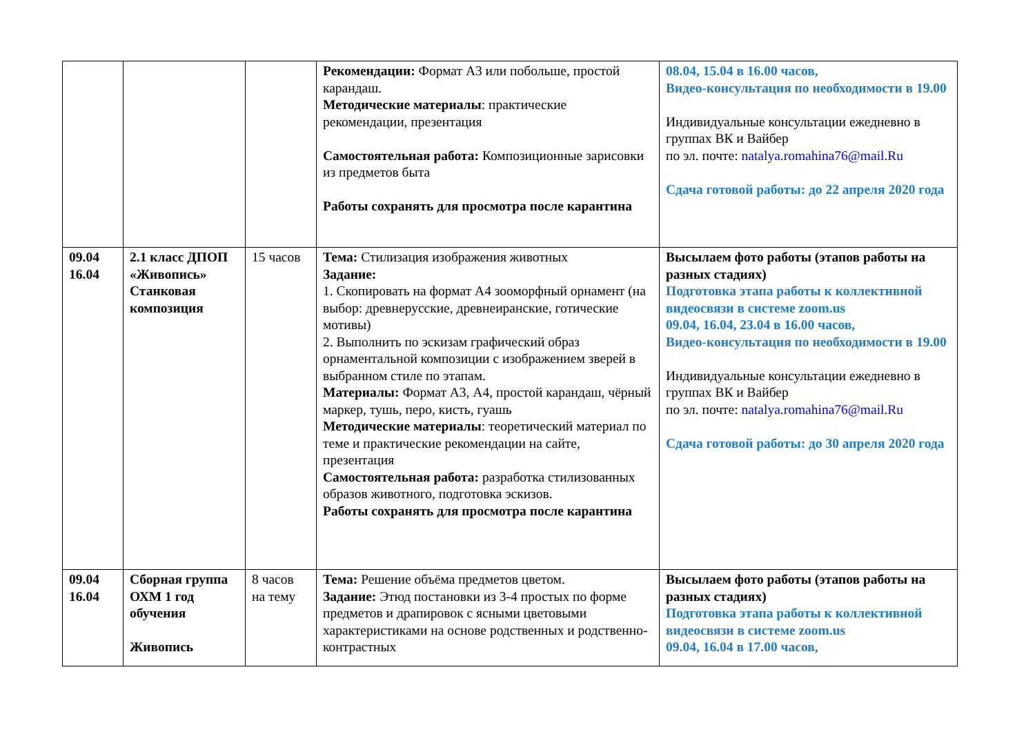| | | | Рекомендации: Формат А3 или побольше, простой карандаш. Методические материалы : практические рекомендации, презентация Самостоятельная работа: Композиционные зарисовки из предметов быта Работы сохранять для просмотра после карантина | 08.04, 15.04 в 16.00 часов, Видео-консультация по необходимости в 19.00 Индивидуальные консультации ежедневно в группах ВК и Вайбер по эл. почте: natalya.romahina76@mail.Ru Сдача готовой работы: до 22 апреля 2020 года |
| 09.04 16.04 | 2.1 класс ДПОП «Живопись» Станковая композиция | 15 часов | Тема: Стилизация изображения животных Задание: 1. Скопировать на формат А4 зооморфный орнамент (на выбор: древнерусские, древнеиранские, готические мотивы) 2. Выполнить по эскизам графический образ орнаментальной композиции с изображением зверей в выбранном стиле по этапам. Материалы: Формат А3, А4, простой карандаш, чёрный маркер, тушь, перо, кисть, гуашь Методические материалы : теоретический материал по теме и практические рекомендации на сайте, презентация Самостоятельная работа: разработка стилизованных образов животного, подготовка эскизов. Работы сохранять для просмотра после карантина | Высылаем фото работы (этапов работы на разных стадиях) Подготовка этапа работы к коллективной видеосвязи в системе zoom.us 09.04, 16.04, 23.04 в 16.00 часов, Видео-консультация по необходимости в 19.00 Индивидуальные консультации ежедневно в группах ВК и Вайбер по эл. почте: natalya.romahina76@mail.Ru Сдача готовой работы: до 30 апреля 2020 года |
| 09.04 16.04 | Сборная группа ОХМ 1 год обучения Живопись | 8 часов на тему | Тема: Решение объёма предметов цветом. Задание: Этюд постановки из 3-4 простых по форме предметов и драпировок с ясными цветовыми характеристиками на основе родственных и родственно-контрастных | Высылаем фото работы (этапов работы на разных стадиях) Подготовка этапа работы к коллективной видеосвязи в системе zoom.us 09.04, 16.04 в 17.00 часов, |